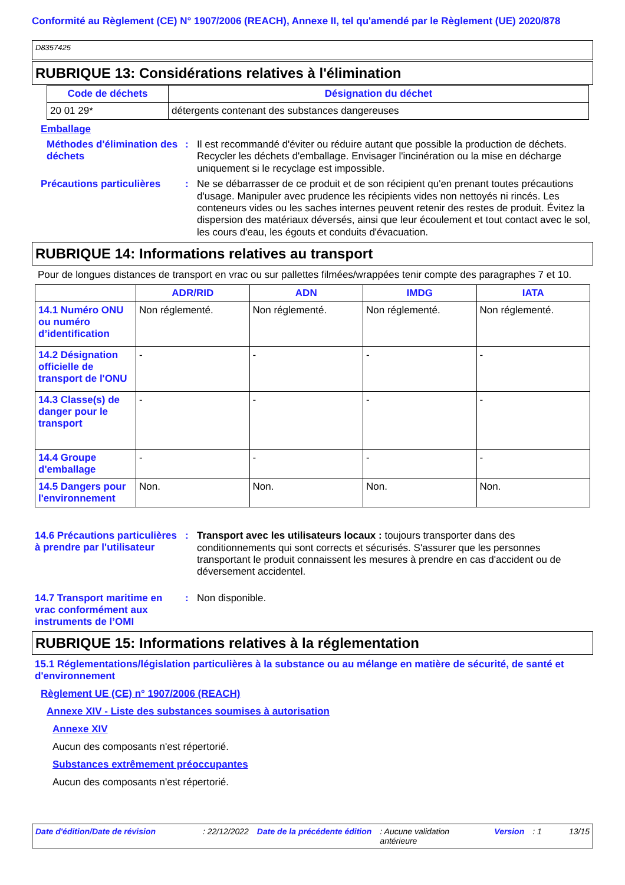Conformité au Règlement (CE) N° 1907/2006 (REACH), Annexe II, tel qu'amendé par le Règlement (UE) 2020/878
D8357425
RUBRIQUE 13: Considérations relatives à l'élimination
| Code de déchets | Désignation du déchet |
| --- | --- |
| 20 01 29* | détergents contenant des substances dangereuses |
Emballage
Méthodes d'élimination des déchets
:
Il est recommandé d'éviter ou réduire autant que possible la production de déchets. Recycler les déchets d'emballage. Envisager l'incinération ou la mise en décharge uniquement si le recyclage est impossible.
Précautions particulières
:
Ne se débarrasser de ce produit et de son récipient qu'en prenant toutes précautions d'usage. Manipuler avec prudence les récipients vides non nettoyés ni rincés. Les conteneurs vides ou les saches internes peuvent retenir des restes de produit. Évitez la dispersion des matériaux déversés, ainsi que leur écoulement et tout contact avec le sol, les cours d'eau, les égouts et conduits d'évacuation.
RUBRIQUE 14: Informations relatives au transport
Pour de longues distances de transport en vrac ou sur pallettes filmées/wrappées tenir compte des paragraphes 7 et 10.
| | ADR/RID | ADN | IMDG | IATA |
| 14.1 Numéro ONU ou numéro d’identification | Non réglementé. | Non réglementé. | Non réglementé. | Non réglementé. |
| 14.2 Désignation officielle de transport de l'ONU | - | - | - | - |
| 14.3 Classe(s) de danger pour le transport | - | - | - | - |
| 14.4 Groupe d'emballage | - | - | - | - |
| 14.5 Dangers pour l'environnement | Non. | Non. | Non. | Non. |
14.6 Précautions particulières à prendre par l'utilisateur
:
Transport avec les utilisateurs locaux : toujours transporter dans des conditionnements qui sont corrects et sécurisés. S'assurer que les personnes transportant le produit connaissent les mesures à prendre en cas d'accident ou de déversement accidentel.
14.7 Transport maritime en vrac conformément aux instruments de l’OMI
:
Non disponible.
RUBRIQUE 15: Informations relatives à la réglementation
15.1 Réglementations/législation particulières à la substance ou au mélange en matière de sécurité, de santé et d'environnement
Règlement UE (CE) n° 1907/2006 (REACH)
Annexe XIV - Liste des substances soumises à autorisation
Annexe XIV
Aucun des composants n'est répertorié.
Substances extrêmement préoccupantes
Aucun des composants n'est répertorié.
Date d'édition/Date de révision: 22/12/2022 Date de la précédente édition: Aucune validation antérieure Version: 1 13/15